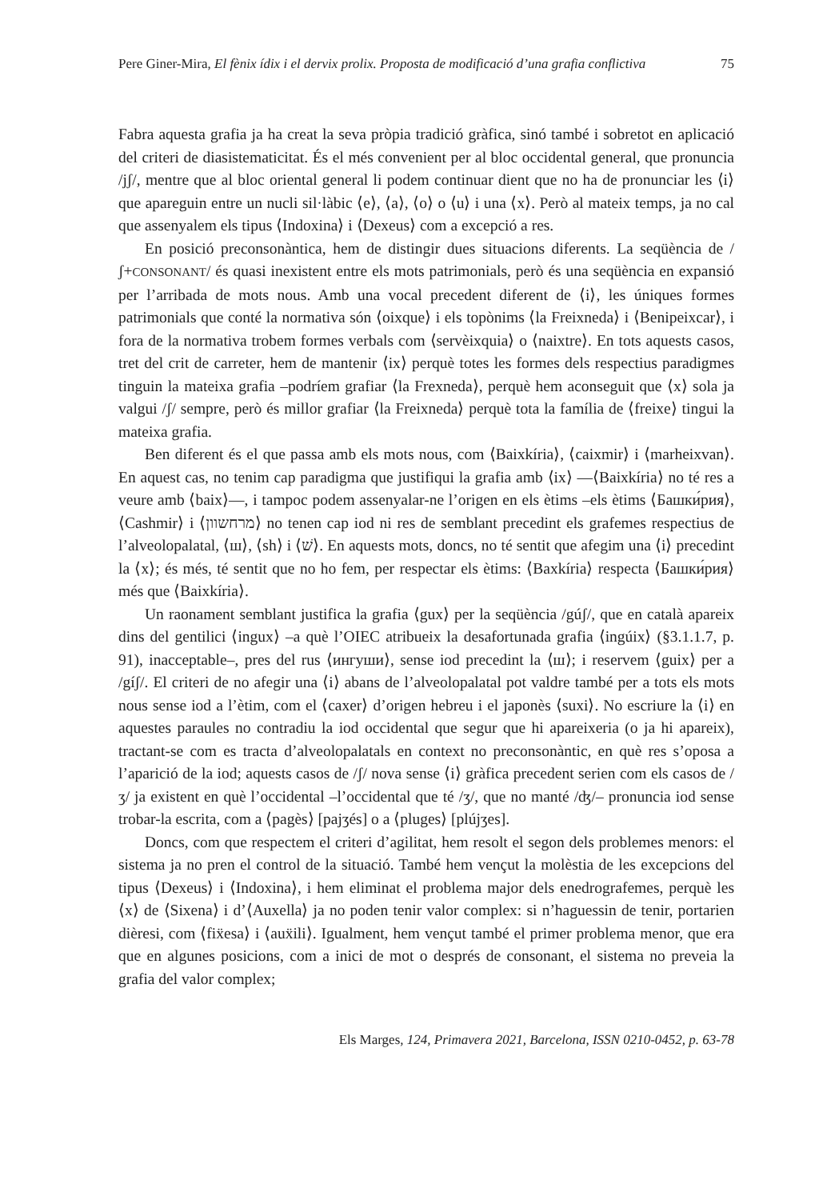Pere Giner-Mira, El fènix ídix i el dervix prolix. Proposta de modificació d’una grafia conflictiva 75
Fabra aquesta grafia ja ha creat la seva pròpia tradició gràfica, sinó també i sobretot en aplicació del criteri de diasistematicitat. És el més convenient per al bloc occidental general, que pronuncia /jʃ/, mentre que al bloc oriental general li podem continuar dient que no ha de pronunciar les ⟨i⟩ que apareguin entre un nucli sil·làbic ⟨e⟩, ⟨a⟩, ⟨o⟩ o ⟨u⟩ i una ⟨x⟩. Però al mateix temps, ja no cal que assenyalem els tipus ⟨Indoxina⟩ i ⟨Dexeus⟩ com a excepció a res.
En posició preconsonàntica, hem de distingir dues situacions diferents. La seqüència de /ʃ+CONSONANT/ és quasi inexistent entre els mots patrimonials, però és una seqüència en expansió per l’arribada de mots nous. Amb una vocal precedent diferent de ⟨i⟩, les úniques formes patrimonials que conté la normativa són ⟨oixque⟩ i els topònims ⟨la Freixneda⟩ i ⟨Benipeixcar⟩, i fora de la normativa trobem formes verbals com ⟨servèixquia⟩ o ⟨naixtre⟩. En tots aquests casos, tret del crit de carreter, hem de mantenir ⟨ix⟩ perquè totes les formes dels respectius paradigmes tinguin la mateixa grafia –podríem grafiar ⟨la Frexneda⟩, perquè hem aconseguit que ⟨x⟩ sola ja valgui /ʃ/ sempre, però és millor grafiar ⟨la Freixneda⟩ perquè tota la família de ⟨freixe⟩ tingui la mateixa grafia.
Ben diferent és el que passa amb els mots nous, com ⟨Baixkíria⟩, ⟨caixmir⟩ i ⟨marheixvan⟩. En aquest cas, no tenim cap paradigma que justifiqui la grafia amb ⟨ix⟩ —⟨Baixkíria⟩ no té res a veure amb ⟨baix⟩—, i tampoc podem assenyalar-ne l’origen en els ètims –els ètims ⟨Башки́рия⟩, ⟨Cashmir⟩ i ⟨מרחשוון⟩ no tenen cap iod ni res de semblant precedint els grafemes respectius de l’alveolopalatal, ⟨ш⟩, ⟨sh⟩ i ⟨שׁ⟩. En aquests mots, doncs, no té sentit que afegim una ⟨i⟩ precedint la ⟨x⟩; és més, té sentit que no ho fem, per respectar els ètims: ⟨Baxkíria⟩ respecta ⟨Башки́рия⟩ més que ⟨Baixkíria⟩.
Un raonament semblant justifica la grafia ⟨gux⟩ per la seqüència /gúʃ/, que en català apareix dins del gentilici ⟨ingux⟩ –a què l’OIEC atribueix la desafortunada grafia ⟨ingúix⟩ (§3.1.1.7, p. 91), inacceptable–, pres del rus ⟨ингуши⟩, sense iod precedint la ⟨ш⟩; i reservem ⟨guix⟩ per a /gíʃ/. El criteri de no afegir una ⟨i⟩ abans de l’alveolopalatal pot valdre també per a tots els mots nous sense iod a l’ètim, com el ⟨caxer⟩ d’origen hebreu i el japonès ⟨suxi⟩. No escriure la ⟨i⟩ en aquestes paraules no contradiu la iod occidental que segur que hi apareixeria (o ja hi apareix), tractant-se com es tracta d’alveolopalatals en context no preconsonàntic, en què res s’oposa a l’aparició de la iod; aquests casos de /ʃ/ nova sense ⟨i⟩ gràfica precedent serien com els casos de /ʒ/ ja existent en què l’occidental –l’occidental que té /ʒ/, que no manté /ʤ/– pronuncia iod sense trobar-la escrita, com a ⟨pagès⟩ [pajʒés] o a ⟨pluges⟩ [plújʒes].
Doncs, com que respectem el criteri d’agilitat, hem resolt el segon dels problemes menors: el sistema ja no pren el control de la situació. També hem vençut la molèstia de les excepcions del tipus ⟨Dexeus⟩ i ⟨Indoxina⟩, i hem eliminat el problema major dels enedrografemes, perquè les ⟨x⟩ de ⟨Sixena⟩ i d’⟨Auxella⟩ ja no poden tenir valor complex: si n’haguessin de tenir, portarien dièresi, com ⟨fiẍesa⟩ i ⟨auẍili⟩. Igualment, hem vençut també el primer problema menor, que era que en algunes posicions, com a inici de mot o després de consonant, el sistema no preveia la grafia del valor complex;
Els Marges, 124, Primavera 2021, Barcelona, ISSN 0210-0452, p. 63-78